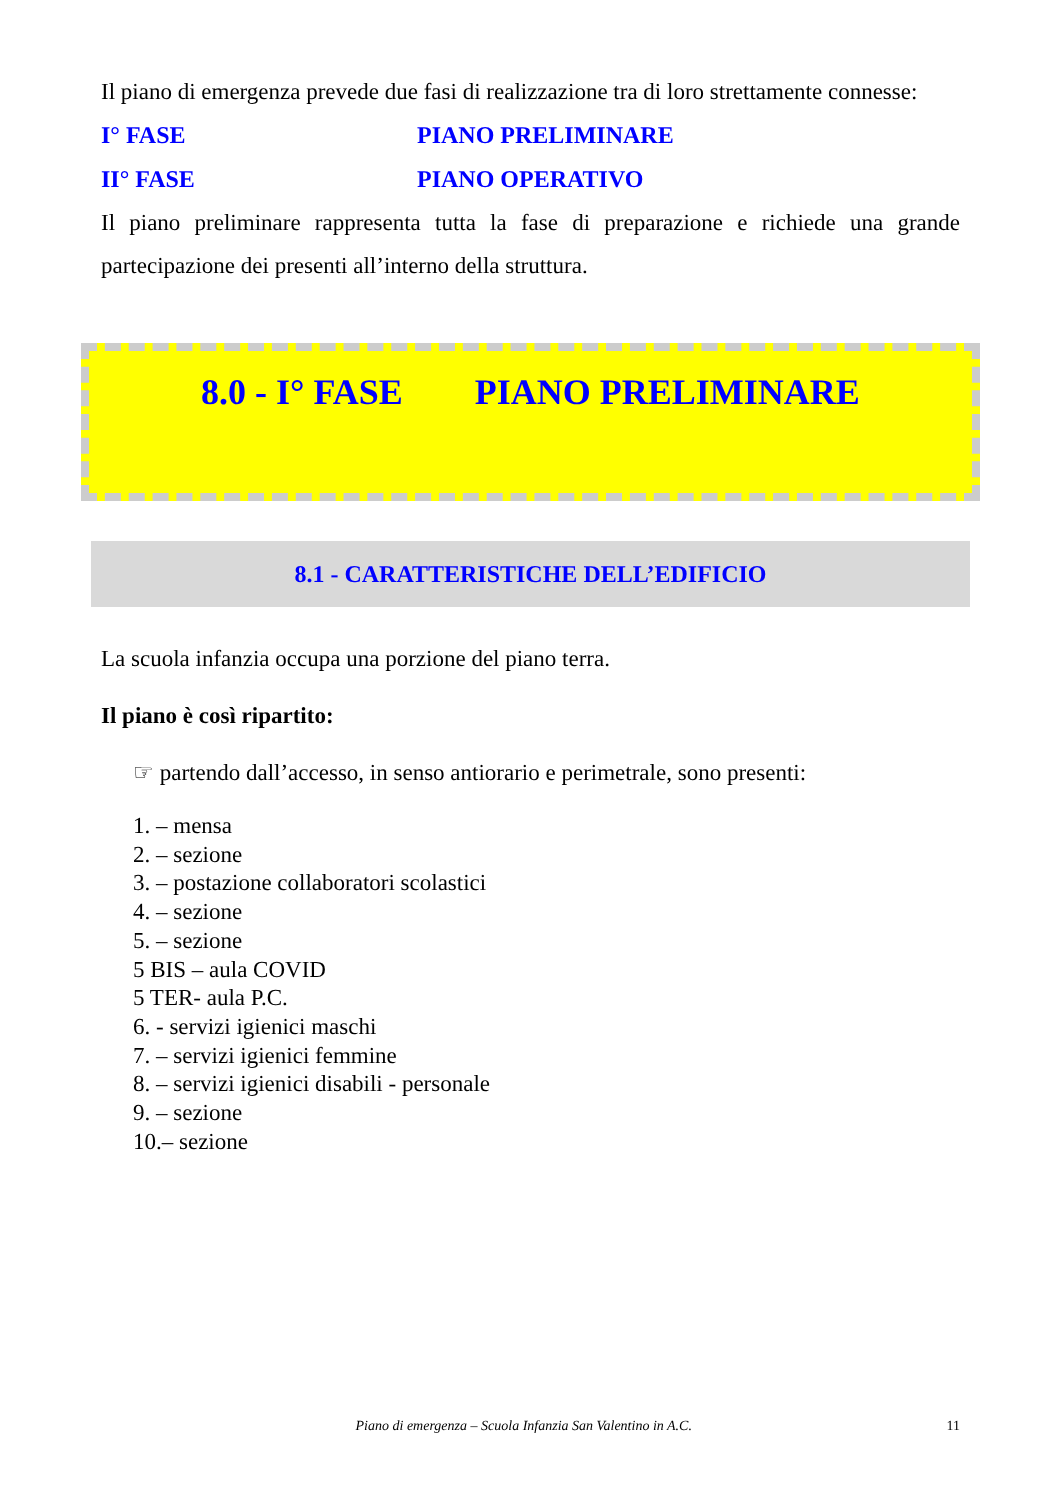Il piano di emergenza prevede due fasi di realizzazione tra di loro strettamente connesse:
I° FASE PIANO PRELIMINARE
II° FASE PIANO OPERATIVO
Il piano preliminare rappresenta tutta la fase di preparazione e richiede una grande partecipazione dei presenti all’interno della struttura.
8.0 - I° FASE PIANO PRELIMINARE
8.1 - CARATTERISTICHE DELL’EDIFICIO
La scuola infanzia occupa una porzione del piano terra.
Il piano è così ripartito:
☞ partendo dall’accesso, in senso antiorario e perimetrale, sono presenti:
1. – mensa
2. – sezione
3. – postazione collaboratori scolastici
4. – sezione
5. – sezione
5 BIS – aula COVID
5 TER- aula P.C.
6. - servizi igienici maschi
7. – servizi igienici femmine
8. – servizi igienici disabili - personale
9. – sezione
10.– sezione
Piano di emergenza – Scuola Infanzia San Valentino in A.C. 11